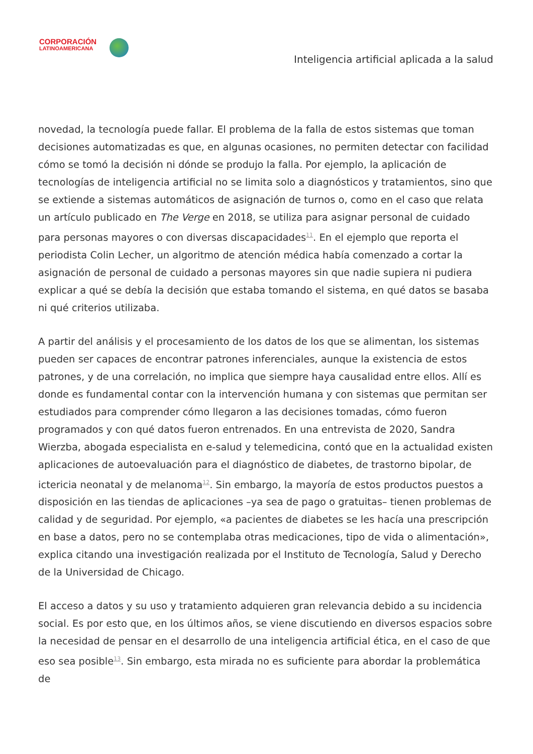CORPORACIÓN
LATINOAMERICANA
Inteligencia artificial aplicada a la salud
novedad, la tecnología puede fallar. El problema de la falla de estos sistemas que toman decisiones automatizadas es que, en algunas ocasiones, no permiten detectar con facilidad cómo se tomó la decisión ni dónde se produjo la falla. Por ejemplo, la aplicación de tecnologías de inteligencia artificial no se limita solo a diagnósticos y tratamientos, sino que se extiende a sistemas automáticos de asignación de turnos o, como en el caso que relata un artículo publicado en The Verge en 2018, se utiliza para asignar personal de cuidado para personas mayores o con diversas discapacidades<sup>11</sup>. En el ejemplo que reporta el periodista Colin Lecher, un algoritmo de atención médica había comenzado a cortar la asignación de personal de cuidado a personas mayores sin que nadie supiera ni pudiera explicar a qué se debía la decisión que estaba tomando el sistema, en qué datos se basaba ni qué criterios utilizaba.
A partir del análisis y el procesamiento de los datos de los que se alimentan, los sistemas pueden ser capaces de encontrar patrones inferenciales, aunque la existencia de estos patrones, y de una correlación, no implica que siempre haya causalidad entre ellos. Allí es donde es fundamental contar con la intervención humana y con sistemas que permitan ser estudiados para comprender cómo llegaron a las decisiones tomadas, cómo fueron programados y con qué datos fueron entrenados. En una entrevista de 2020, Sandra Wierzba, abogada especialista en e-salud y telemedicina, contó que en la actualidad existen aplicaciones de autoevaluación para el diagnóstico de diabetes, de trastorno bipolar, de ictericia neonatal y de melanoma<sup>12</sup>. Sin embargo, la mayoría de estos productos puestos a disposición en las tiendas de aplicaciones –ya sea de pago o gratuitas– tienen problemas de calidad y de seguridad. Por ejemplo, «a pacientes de diabetes se les hacía una prescripción en base a datos, pero no se contemplaba otras medicaciones, tipo de vida o alimentación», explica citando una investigación realizada por el Instituto de Tecnología, Salud y Derecho de la Universidad de Chicago.
El acceso a datos y su uso y tratamiento adquieren gran relevancia debido a su incidencia social. Es por esto que, en los últimos años, se viene discutiendo en diversos espacios sobre la necesidad de pensar en el desarrollo de una inteligencia artificial ética, en el caso de que eso sea posible<sup>13</sup>. Sin embargo, esta mirada no es suficiente para abordar la problemática de